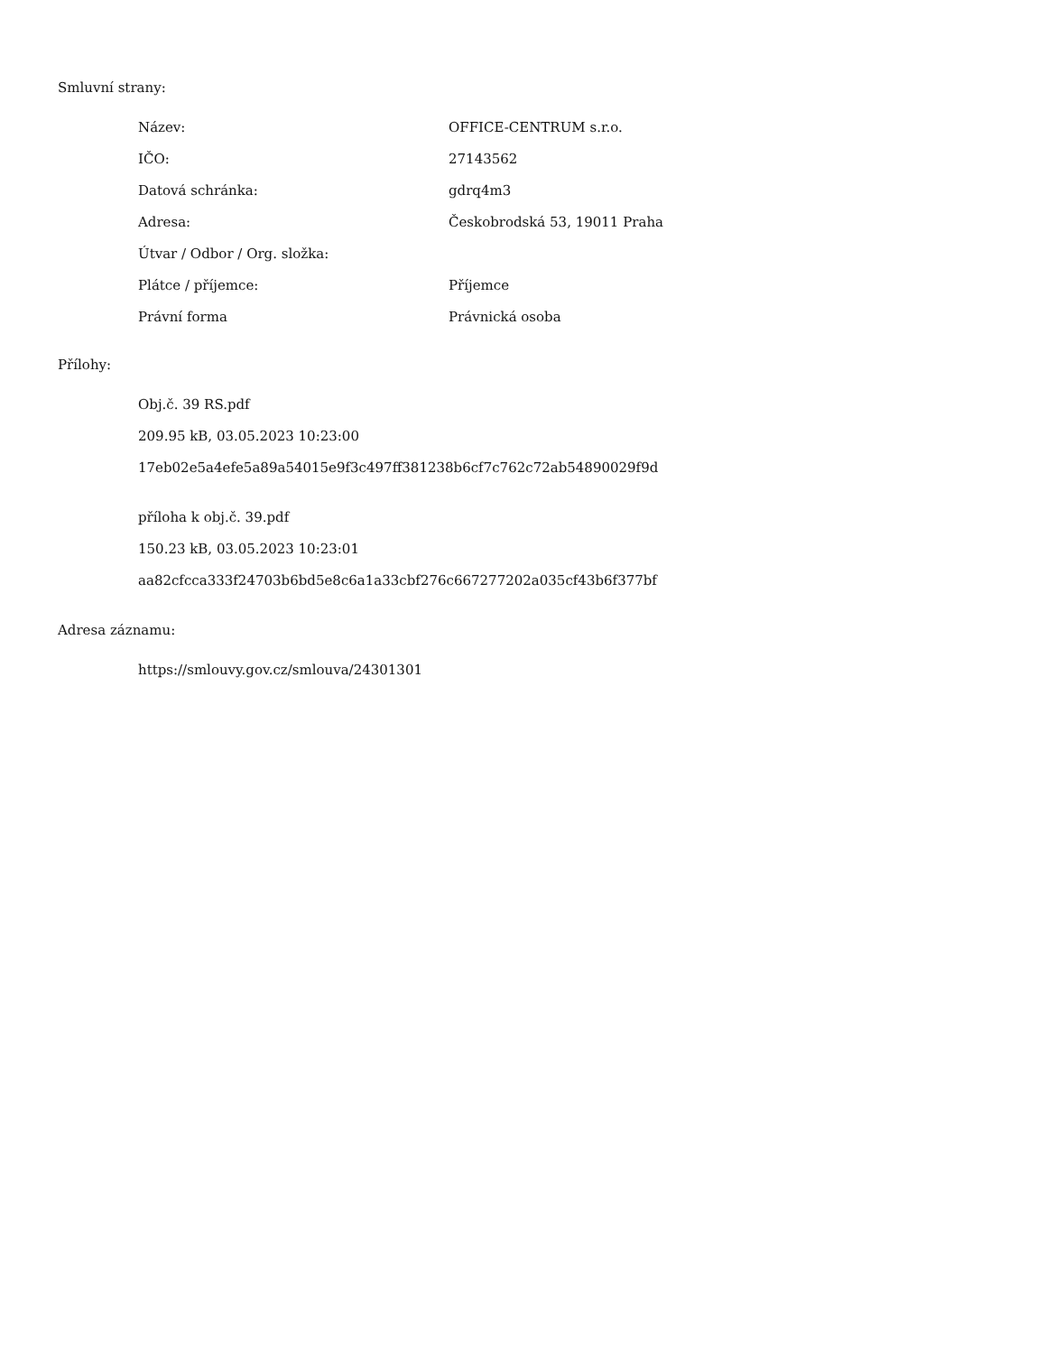Smluvní strany:
| Název: | OFFICE-CENTRUM s.r.o. |
| IČO: | 27143562 |
| Datová schránka: | gdrq4m3 |
| Adresa: | Českobrodská 53, 19011 Praha |
| Útvar / Odbor / Org. složka: | |
| Plátce / příjemce: | Příjemce |
| Právní forma | Právnická osoba |
Přílohy:
Obj.č. 39 RS.pdf
209.95 kB, 03.05.2023 10:23:00
17eb02e5a4efe5a89a54015e9f3c497ff381238b6cf7c762c72ab54890029f9d
příloha k obj.č. 39.pdf
150.23 kB, 03.05.2023 10:23:01
aa82cfcca333f24703b6bd5e8c6a1a33cbf276c667277202a035cf43b6f377bf
Adresa záznamu:
https://smlouvy.gov.cz/smlouva/24301301